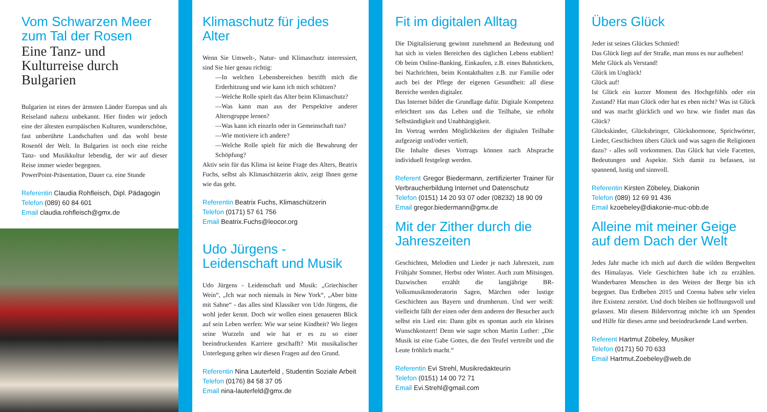Vom Schwarzen Meer zum Tal der Rosen
Eine Tanz- und Kulturreise durch Bulgarien
Bulgarien ist eines der ärmsten Länder Europas und als Reiseland nahezu unbekannt. Hier finden wir jedoch eine der ältesten europäischen Kulturen, wunderschöne, fast unberührte Landschaften und das wohl beste Rosenöl der Welt. In Bulgarien ist noch eine reiche Tanz- und Musikkultur lebendig, der wir auf dieser Reise immer wieder begegnen.
PowerPoint-Präsentation, Dauer ca. eine Stunde
Referentin Claudia Rohfleisch, Dipl. Pädagogin
Telefon (089) 60 84 601
Email claudia.rohfleisch@gmx.de
Klimaschutz für jedes Alter
Wenn Sie Umwelt-, Natur- und Klimaschutz interessiert, sind Sie hier genau richtig:
—In welchen Lebensbereichen betrifft mich die Erderhitzung und wie kann ich mich schützen?
—Welche Rolle spielt das Alter beim Klimaschutz?
—Was kann man aus der Perspektive anderer Altersgruppe lernen?
—Was kann ich einzeln oder in Gemeinschaft tun?
—Wie motiviere ich andere?
—Welche Rolle spielt für mich die Bewahrung der Schöpfung?
Aktiv sein für das Klima ist keine Frage des Alters, Beatrix Fuchs, selbst als Klimaschützerin aktiv, zeigt Ihnen gerne wie das geht.
Referentin Beatrix Fuchs, Klimaschützerin
Telefon (0171) 57 61 756
Email Beatrix.Fuchs@leocor.org
Udo Jürgens - Leidenschaft und Musik
Udo Jürgens - Leidenschaft und Musik: „Griechischer Wein“, „Ich war noch niemals in New York“, „Aber bitte mit Sahne“ - das alles sind Klassiker von Udo Jürgens, die wohl jeder kennt. Doch wir wollen einen genaueren Blick auf sein Leben werfen: Wie war seine Kindheit? Wo liegen seine Wurzeln und wie hat er es zu so einer beeindruckenden Karriere geschafft? Mit musikalischer Unterlegung gehen wir diesen Fragen auf den Grund.
Referentin Nina Lauterfeld , Studentin Soziale Arbeit
Telefon (0176) 84 58 37 05
Email nina-lauterfeld@gmx.de
Fit im digitalen Alltag
Die Digitalisierung gewinnt zunehmend an Bedeutung und hat sich in vielen Bereichen des täglichen Lebens etabliert! Ob beim Online-Banking, Einkaufen, z.B. eines Bahntickets, bei Nachrichten, beim Kontakthalten z.B. zur Familie oder auch bei der Pflege der eigenen Gesundheit: all diese Bereiche werden digitaler.
Das Internet bildet die Grundlage dafür. Digitale Kompetenz erleichtert uns das Leben und die Teilhabe, sie erhöht Selbständigkeit und Unabhängigkeit.
Im Vortrag werden Möglichkeiten der digitalen Teilhabe aufgezeigt und/oder vertieft.
Die Inhalte dieses Vortrags können nach Absprache individuell festgelegt werden.
Referent Gregor Biedermann, zertifizierter Trainer für Verbraucherbildung Internet und Datenschutz
Telefon (0151) 14 20 93 07 oder (08232) 18 90 09
Email gregor.biedermann@gmx.de
Mit der Zither durch die Jahreszeiten
Geschichten, Melodien und Lieder je nach Jahreszeit, zum Frühjahr Sommer, Herbst oder Winter. Auch zum Mitsingen. Dazwischen erzählt die langjährige BR-Volksmusikmoderatorin Sagen, Märchen oder lustige Geschichten aus Bayern und drumherum. Und wer weiß: vielleicht fällt der einen oder dem anderen der Besucher auch selbst ein Lied ein: Dann gibt es spontan auch ein kleines Wunschkonzert! Denn wie sagte schon Martin Luther: „Die Musik ist eine Gabe Gottes, die den Teufel vertreibt und die Leute fröhlich macht.“
Referentin Evi Strehl, Musikredakteurin
Telefon (0151) 14 00 72 71
Email Evi.Strehl@gmail.com
Übers Glück
Jeder ist seines Glückes Schmied!
Das Glück liegt auf der Straße, man muss es nur aufheben!
Mehr Glück als Verstand!
Glück im Unglück!
Glück auf!
Ist Glück ein kurzer Moment des Hochgefühls oder ein Zustand? Hat man Glück oder hat es eben nicht? Was ist Glück und was macht glücklich und wo bzw. wie findet man das Glück?
Glückskinder, Glücksbringer, Glückshormone, Sprichwörter, Lieder, Geschichten übers Glück und was sagen die Religionen dazu? - alles soll vorkommen. Das Glück hat viele Facetten, Bedeutungen und Aspekte. Sich damit zu befassen, ist spannend, lustig und sinnvoll.
Referentin Kirsten Zöbeley, Diakonin
Telefon (089) 12 69 91 436
Email kzoebeley@diakonie-muc-obb.de
Alleine mit meiner Geige auf dem Dach der Welt
Jedes Jahr mache ich mich auf durch die wilden Bergwelten des Himalayas. Viele Geschichten habe ich zu erzählen. Wunderbaren Menschen in den Weiten der Berge bin ich begegnet. Das Erdbeben 2015 und Corona haben sehr vielen ihre Existenz zerstört. Und doch bleiben sie hoffnungsvoll und gelassen. Mit diesem Bildervortrag möchte ich um Spenden und Hilfe für dieses arme und beeindruckende Land werben.
Referent Hartmut Zöbeley, Musiker
Telefon (0171) 50 70 633
Email Hartmut.Zoebeley@web.de